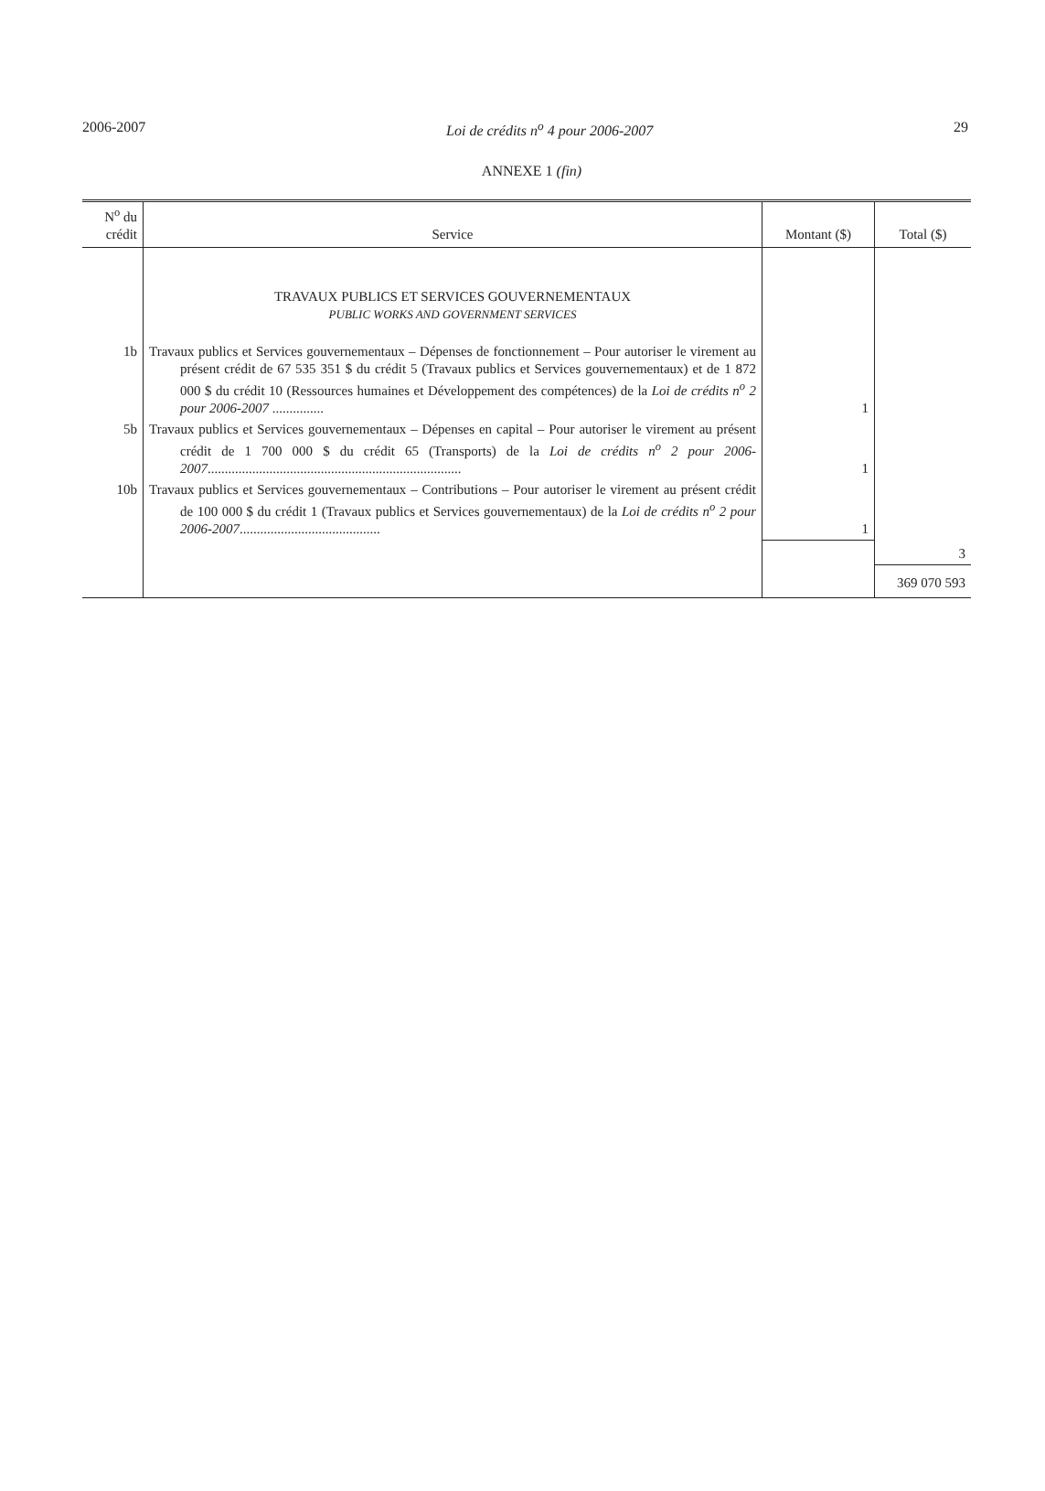2006-2007 Loi de crédits n<sup>o</sup> 4 pour 2006-2007 29
ANNEXE 1 (fin)
| N<sup>o</sup> du crédit | Service | Montant ($) | Total ($) |
| --- | --- | --- | --- |
| | TRAVAUX PUBLICS ET SERVICES GOUVERNEMENTAUX PUBLIC WORKS AND GOVERNMENT SERVICES | | |
| 1b | Travaux publics et Services gouvernementaux – Dépenses de fonctionnement – Pour autoriser le virement au présent crédit de 67 535 351 $ du crédit 5 (Travaux publics et Services gouvernementaux) et de 1 872 000 $ du crédit 10 (Ressources humaines et Développement des compétences) de la Loi de crédits n<sup>o</sup> 2 pour 2006-2007 ............... | 1 | |
| 5b | Travaux publics et Services gouvernementaux – Dépenses en capital – Pour autoriser le virement au présent crédit de 1 700 000 $ du crédit 65 (Transports) de la Loi de crédits n<sup>o</sup> 2 pour 2006-2007 .......................................................................... | 1 | |
| 10b | Travaux publics et Services gouvernementaux – Contributions – Pour autoriser le virement au présent crédit de 100 000 $ du crédit 1 (Travaux publics et Services gouvernementaux) de la Loi de crédits n<sup>o</sup> 2 pour 2006-2007 ......................................... | 1 | |
| | | | 3 |
| | | | 369 070 593 |